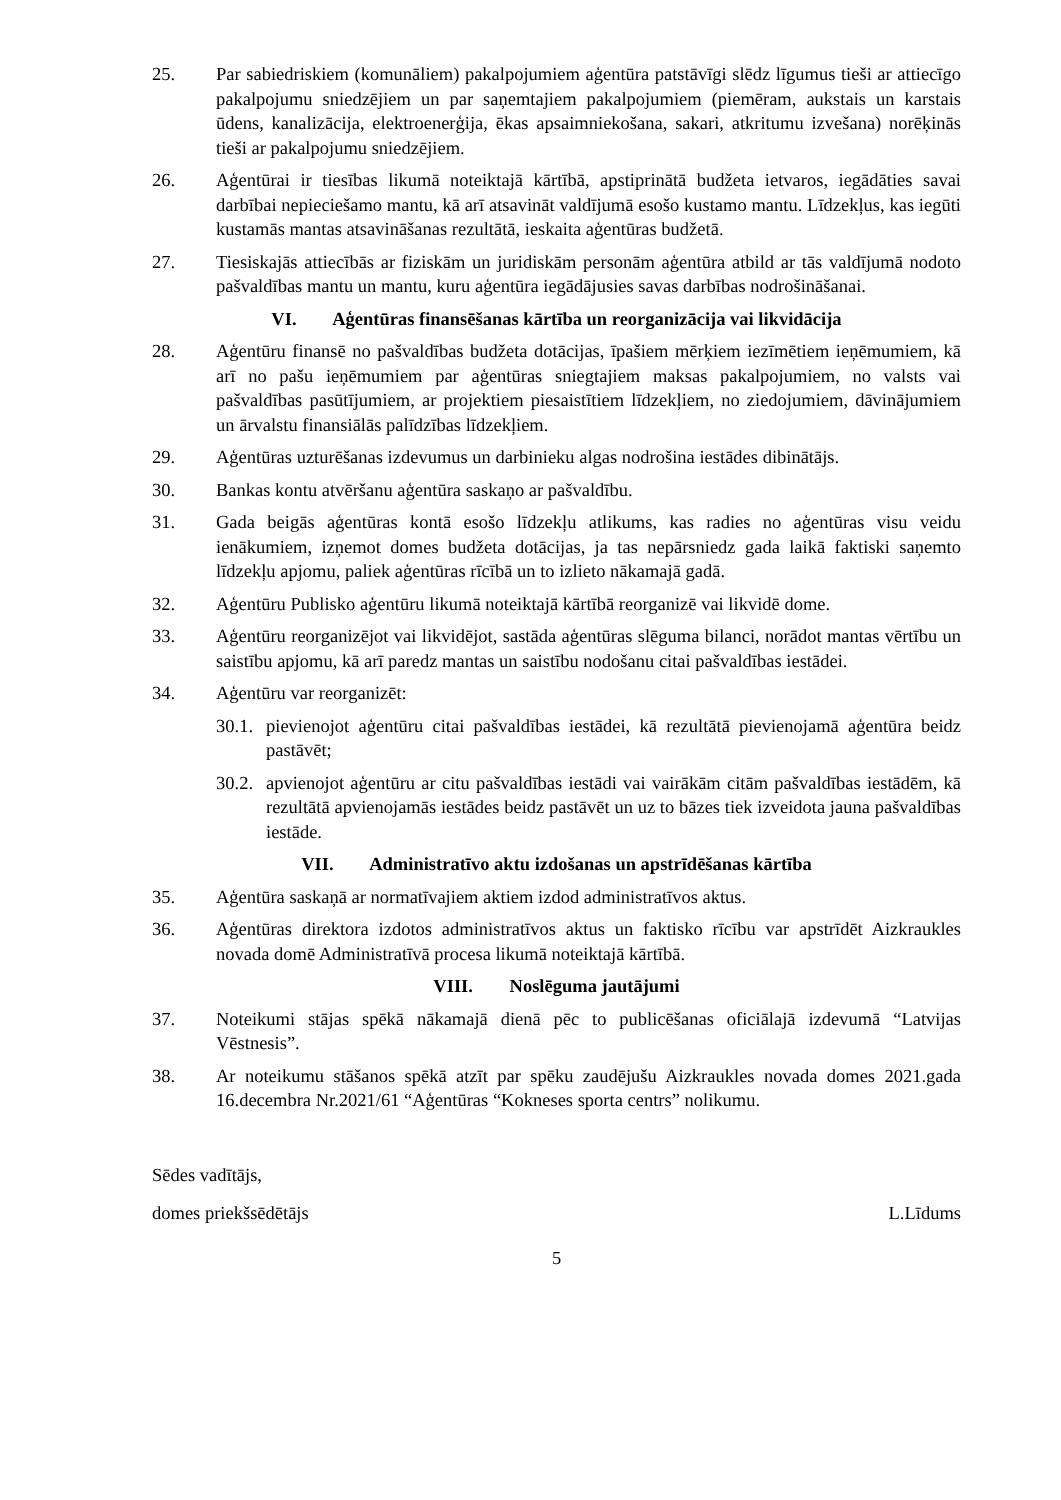25. Par sabiedriskiem (komunāliem) pakalpojumiem aģentūra patstāvīgi slēdz līgumus tieši ar attiecīgo pakalpojumu sniedzējiem un par saņemtajiem pakalpojumiem (piemēram, aukstais un karstais ūdens, kanalizācija, elektroenerģija, ēkas apsaimniekošana, sakari, atkritumu izvešana) norēķinās tieši ar pakalpojumu sniedzējiem.
26. Aģentūrai ir tiesības likumā noteiktajā kārtībā, apstiprinātā budžeta ietvaros, iegādāties savai darbībai nepieciešamo mantu, kā arī atsavināt valdījumā esošo kustamo mantu. Līdzekļus, kas iegūti kustamās mantas atsavināšanas rezultātā, ieskaita aģentūras budžetā.
27. Tiesiskajās attiecībās ar fiziskām un juridiskām personām aģentūra atbild ar tās valdījumā nodoto pašvaldības mantu un mantu, kuru aģentūra iegādājusies savas darbības nodrošināšanai.
VI. Aģentūras finansēšanas kārtība un reorganizācija vai likvidācija
28. Aģentūru finansē no pašvaldības budžeta dotācijas, īpašiem mērķiem iezīmētiem ieņēmumiem, kā arī no pašu ieņēmumiem par aģentūras sniegtajiem maksas pakalpojumiem, no valsts vai pašvaldības pasūtījumiem, ar projektiem piesaistītiem līdzekļiem, no ziedojumiem, dāvinājumiem un ārvalstu finansiālās palīdzības līdzekļiem.
29. Aģentūras uzturēšanas izdevumus un darbinieku algas nodrošina iestādes dibinātājs.
30. Bankas kontu atvēršanu aģentūra saskaņo ar pašvaldību.
31. Gada beigās aģentūras kontā esošo līdzekļu atlikums, kas radies no aģentūras visu veidu ienākumiem, izņemot domes budžeta dotācijas, ja tas nepārsniedz gada laikā faktiski saņemto līdzekļu apjomu, paliek aģentūras rīcībā un to izlieto nākamajā gadā.
32. Aģentūru Publisko aģentūru likumā noteiktajā kārtībā reorganizē vai likvidē dome.
33. Aģentūru reorganizējot vai likvidējot, sastāda aģentūras slēguma bilanci, norādot mantas vērtību un saistību apjomu, kā arī paredz mantas un saistību nodošanu citai pašvaldības iestādei.
34. Aģentūru var reorganizēt:
30.1.
pievienojot aģentūru citai pašvaldības iestādei, kā rezultātā pievienojamā aģentūra beidz pastāvēt;
30.2.
apvienojot aģentūru ar citu pašvaldības iestādi vai vairākām citām pašvaldības iestādēm, kā rezultātā apvienojamās iestādes beidz pastāvēt un uz to bāzes tiek izveidota jauna pašvaldības iestāde.
VII. Administratīvo aktu izdošanas un apstrīdēšanas kārtība
35. Aģentūra saskaņā ar normatīvajiem aktiem izdod administratīvos aktus.
36. Aģentūras direktora izdotos administratīvos aktus un faktisko rīcību var apstrīdēt Aizkraukles novada domē Administratīvā procesa likumā noteiktajā kārtībā.
VIII. Noslēguma jautājumi
37. Noteikumi stājas spēkā nākamajā dienā pēc to publicēšanas oficiālajā izdevumā “Latvijas Vēstnesis”.
38. Ar noteikumu stāšanos spēkā atzīt par spēku zaudējušu Aizkraukles novada domes 2021.gada 16.decembra Nr.2021/61 “Aģentūras “Kokneses sporta centrs” nolikumu.
Sēdes vadītājs,
domes priekšsēdētājs L.Līdums
5